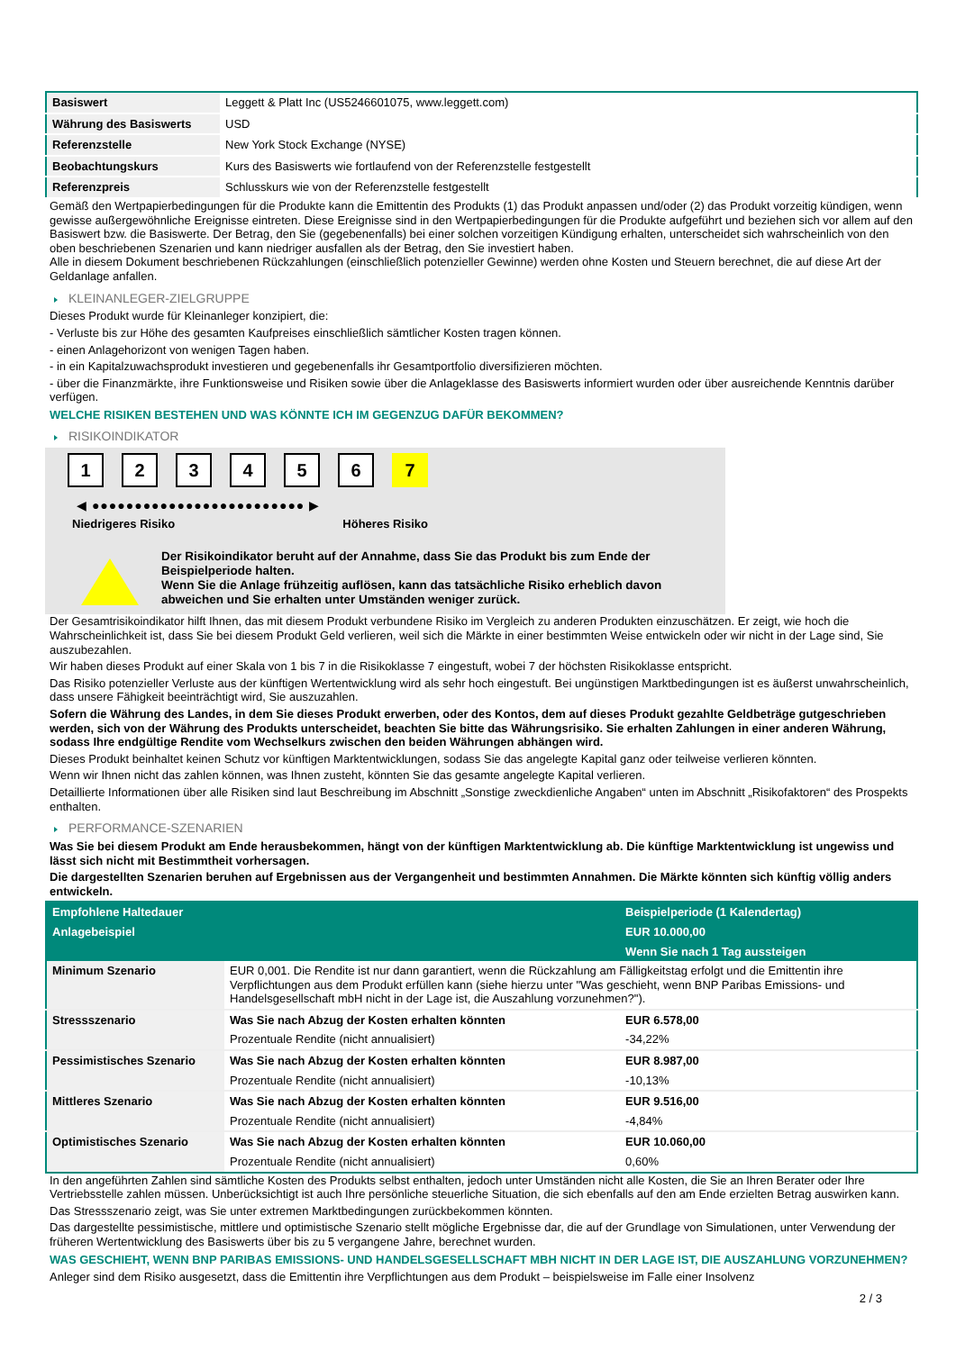| Basiswert | Leggett & Platt Inc (US5246601075, www.leggett.com) |
| Währung des Basiswerts | USD |
| Referenzstelle | New York Stock Exchange (NYSE) |
| Beobachtungskurs | Kurs des Basiswerts wie fortlaufend von der Referenzstelle festgestellt |
| Referenzpreis | Schlusskurs wie von der Referenzstelle festgestellt |
Gemäß den Wertpapierbedingungen für die Produkte kann die Emittentin des Produkts (1) das Produkt anpassen und/oder (2) das Produkt vorzeitig kündigen, wenn gewisse außergewöhnliche Ereignisse eintreten. Diese Ereignisse sind in den Wertpapierbedingungen für die Produkte aufgeführt und beziehen sich vor allem auf den Basiswert bzw. die Basiswerte. Der Betrag, den Sie (gegebenenfalls) bei einer solchen vorzeitigen Kündigung erhalten, unterscheidet sich wahrscheinlich von den oben beschriebenen Szenarien und kann niedriger ausfallen als der Betrag, den Sie investiert haben.
Alle in diesem Dokument beschriebenen Rückzahlungen (einschließlich potenzieller Gewinne) werden ohne Kosten und Steuern berechnet, die auf diese Art der Geldanlage anfallen.
KLEINANLEGER-ZIELGRUPPE
Dieses Produkt wurde für Kleinanleger konzipiert, die:
- Verluste bis zur Höhe des gesamten Kaufpreises einschließlich sämtlicher Kosten tragen können.
- einen Anlagehorizont von wenigen Tagen haben.
- in ein Kapitalzuwachsprodukt investieren und gegebenenfalls ihr Gesamtportfolio diversifizieren möchten.
- über die Finanzmärkte, ihre Funktionsweise und Risiken sowie über die Anlageklasse des Basiswerts informiert wurden oder über ausreichende Kenntnis darüber verfügen.
WELCHE RISIKEN BESTEHEN UND WAS KÖNNTE ICH IM GEGENZUG DAFÜR BEKOMMEN?
RISIKOINDIKATOR
1 2 3 4 5 6 7
◀ ●●●●●●●●●●●●●●●●●●●●●●●●● ▶
Niedrigeres Risiko Höheres Risiko
Der Risikoindikator beruht auf der Annahme, dass Sie das Produkt bis zum Ende der Beispielperiode halten.
Wenn Sie die Anlage frühzeitig auflösen, kann das tatsächliche Risiko erheblich davon abweichen und Sie erhalten unter Umständen weniger zurück.
Der Gesamtrisikoindikator hilft Ihnen, das mit diesem Produkt verbundene Risiko im Vergleich zu anderen Produkten einzuschätzen. Er zeigt, wie hoch die Wahrscheinlichkeit ist, dass Sie bei diesem Produkt Geld verlieren, weil sich die Märkte in einer bestimmten Weise entwickeln oder wir nicht in der Lage sind, Sie auszubezahlen.
Wir haben dieses Produkt auf einer Skala von 1 bis 7 in die Risikoklasse 7 eingestuft, wobei 7 der höchsten Risikoklasse entspricht.
Das Risiko potenzieller Verluste aus der künftigen Wertentwicklung wird als sehr hoch eingestuft. Bei ungünstigen Marktbedingungen ist es äußerst unwahrscheinlich, dass unsere Fähigkeit beeinträchtigt wird, Sie auszuzahlen.
Sofern die Währung des Landes, in dem Sie dieses Produkt erwerben, oder des Kontos, dem auf dieses Produkt gezahlte Geldbeträge gutgeschrieben werden, sich von der Währung des Produkts unterscheidet, beachten Sie bitte das Währungsrisiko. Sie erhalten Zahlungen in einer anderen Währung, sodass Ihre endgültige Rendite vom Wechselkurs zwischen den beiden Währungen abhängen wird.
Dieses Produkt beinhaltet keinen Schutz vor künftigen Marktentwicklungen, sodass Sie das angelegte Kapital ganz oder teilweise verlieren könnten.
Wenn wir Ihnen nicht das zahlen können, was Ihnen zusteht, könnten Sie das gesamte angelegte Kapital verlieren.
Detaillierte Informationen über alle Risiken sind laut Beschreibung im Abschnitt „Sonstige zweckdienliche Angaben“ unten im Abschnitt „Risikofaktoren“ des Prospekts enthalten.
PERFORMANCE-SZENARIEN
Was Sie bei diesem Produkt am Ende herausbekommen, hängt von der künftigen Marktentwicklung ab. Die künftige Marktentwicklung ist ungewiss und lässt sich nicht mit Bestimmtheit vorhersagen.
Die dargestellten Szenarien beruhen auf Ergebnissen aus der Vergangenheit und bestimmten Annahmen. Die Märkte könnten sich künftig völlig anders entwickeln.
| Empfohlene Haltedauer | | Beispielperiode (1 Kalendertag) |
| Anlagebeispiel | | EUR 10.000,00 |
| | | Wenn Sie nach 1 Tag aussteigen |
| Minimum Szenario | EUR 0,001. Die Rendite ist nur dann garantiert, wenn die Rückzahlung am Fälligkeitstag erfolgt und die Emittentin ihre Verpflichtungen aus dem Produkt erfüllen kann (siehe hierzu unter "Was geschieht, wenn BNP Paribas Emissions- und Handelsgesellschaft mbH nicht in der Lage ist, die Auszahlung vorzunehmen?"). | |
| Stressszenario | Was Sie nach Abzug der Kosten erhalten könnten | EUR 6.578,00 |
| | Prozentuale Rendite (nicht annualisiert) | -34,22% |
| Pessimistisches Szenario | Was Sie nach Abzug der Kosten erhalten könnten | EUR 8.987,00 |
| | Prozentuale Rendite (nicht annualisiert) | -10,13% |
| Mittleres Szenario | Was Sie nach Abzug der Kosten erhalten könnten | EUR 9.516,00 |
| | Prozentuale Rendite (nicht annualisiert) | -4,84% |
| Optimistisches Szenario | Was Sie nach Abzug der Kosten erhalten könnten | EUR 10.060,00 |
| | Prozentuale Rendite (nicht annualisiert) | 0,60% |
In den angeführten Zahlen sind sämtliche Kosten des Produkts selbst enthalten, jedoch unter Umständen nicht alle Kosten, die Sie an Ihren Berater oder Ihre Vertriebsstelle zahlen müssen. Unberücksichtigt ist auch Ihre persönliche steuerliche Situation, die sich ebenfalls auf den am Ende erzielten Betrag auswirken kann.
Das Stressszenario zeigt, was Sie unter extremen Marktbedingungen zurückbekommen könnten.
Das dargestellte pessimistische, mittlere und optimistische Szenario stellt mögliche Ergebnisse dar, die auf der Grundlage von Simulationen, unter Verwendung der früheren Wertentwicklung des Basiswerts über bis zu 5 vergangene Jahre, berechnet wurden.
WAS GESCHIEHT, WENN BNP PARIBAS EMISSIONS- UND HANDELSGESELLSCHAFT MBH NICHT IN DER LAGE IST, DIE AUSZAHLUNG VORZUNEHMEN?
Anleger sind dem Risiko ausgesetzt, dass die Emittentin ihre Verpflichtungen aus dem Produkt – beispielsweise im Falle einer Insolvenz
2 / 3